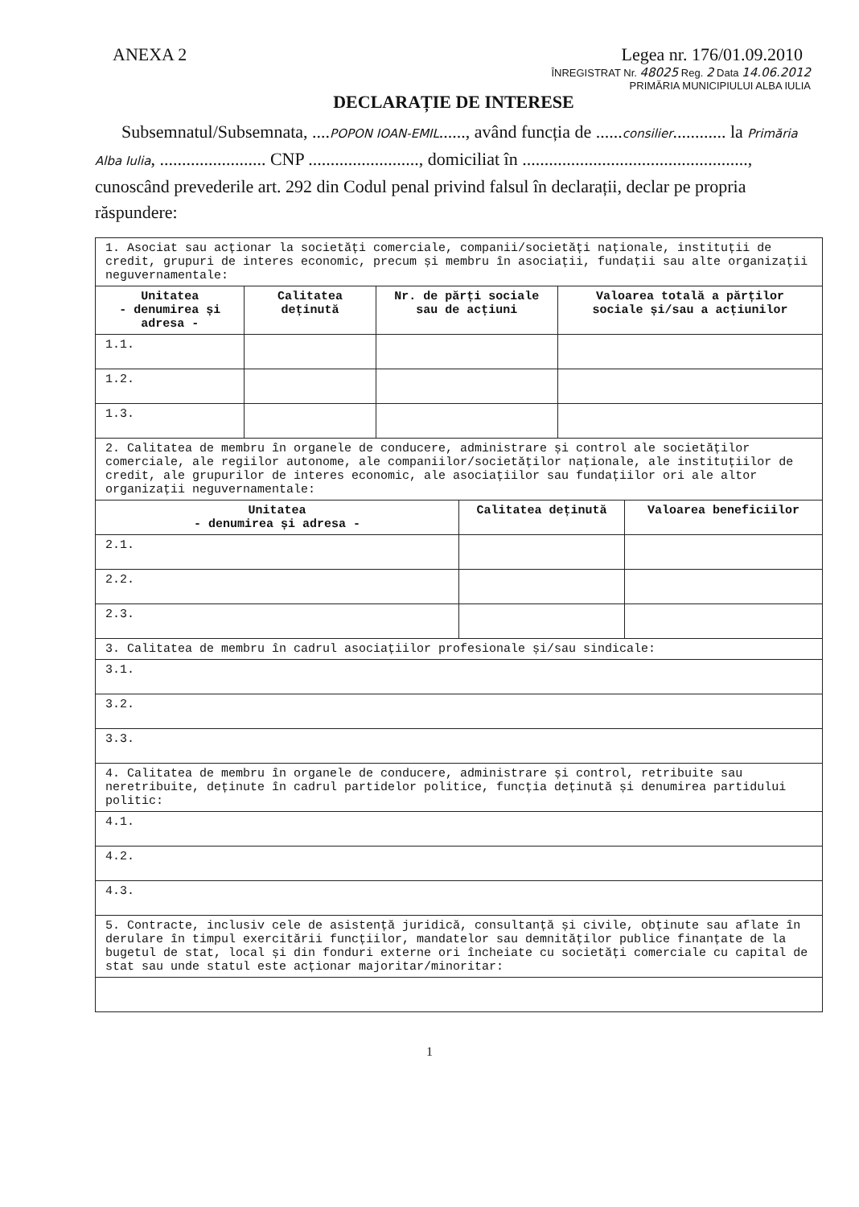ANEXA 2 Legea nr. 176/01.09.2010
ÎNREGISTRAT Nr. 48025 Reg. 2 Data 14.06.2012
PRIMĂRIA MUNICIPIULUI ALBA IULIA
DECLARAȚIE DE INTERESE
Subsemnatul/Subsemnata, ....POPON IOAN-EMIL......, având funcția de ......consilier............ la Primăria Alba Iulia, ........................ CNP ........................., domiciliat în ..................................................., cunoscând prevederile art. 292 din Codul penal privind falsul în declarații, declar pe propria răspundere:
| 1. Asociat sau acționar la societăți comerciale, companii/societăți naționale, instituții de credit, grupuri de interes economic, precum și membru în asociații, fundații sau alte organizații neguvernamentale: | | | |
| Unitatea - denumirea și adresa - | Calitatea deținută | Nr. de părți sociale sau de acțiuni | Valoarea totală a părților sociale și/sau a acțiunilor |
| 1.1. | | | |
| 1.2. | | | |
| 1.3. | | | |
| 2. Calitatea de membru în organele de conducere, administrare și control ale societăților comerciale, ale regiilor autonome, ale companiilor/societăților naționale, ale instituțiilor de credit, ale grupurilor de interes economic, ale asociațiilor sau fundațiilor ori ale altor organizații neguvernamentale: | | |
| Unitatea - denumirea și adresa - | Calitatea deținută | Valoarea beneficiilor |
| 2.1. | | |
| 2.2. | | |
| 2.3. | | |
| 3. Calitatea de membru în cadrul asociațiilor profesionale și/sau sindicale: | | |
| 3.1. | | |
| 3.2. | | |
| 3.3. | | |
| 4. Calitatea de membru în organele de conducere, administrare și control, retribuite sau neretribuite, deținute în cadrul partidelor politice, funcția deținută și denumirea partidului politic: | | |
| 4.1. | | |
| 4.2. | | |
| 4.3. | | |
| 5. Contracte, inclusiv cele de asistență juridică, consultanță și civile, obținute sau aflate în derulare în timpul exercitării funcțiilor, mandatelor sau demnităților publice finanțate de la bugetul de stat, local și din fonduri externe ori încheiate cu societăți comerciale cu capital de stat sau unde statul este acționar majoritar/minoritar: | | |
1